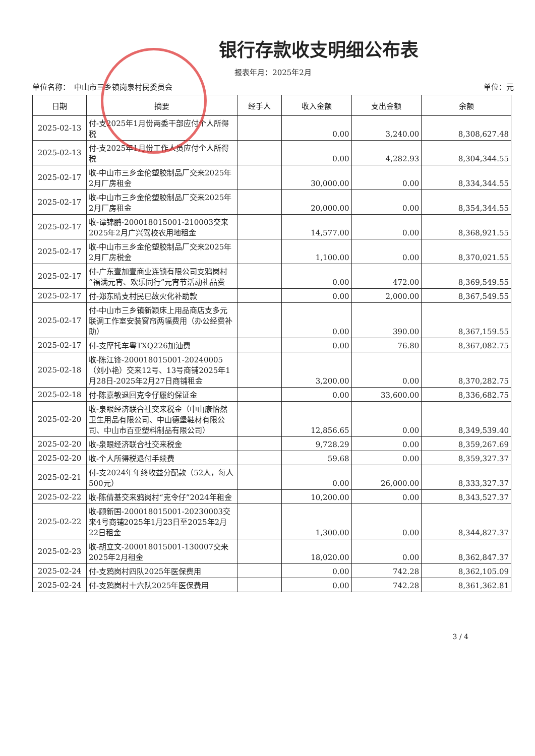银行存款收支明细公布表
报表年月：2025年2月
单位名称：　中山市三乡镇岗泉村民委员会 单位：元
| 日期 | 摘要 | 经手人 | 收入金额 | 支出金额 | 余额 |
| --- | --- | --- | --- | --- | --- |
| 2025-02-13 | 付-支2025年1月份两委干部应付个人所得税 | | 0.00 | 3,240.00 | 8,308,627.48 |
| 2025-02-13 | 付-支2025年1月份工作人员应付个人所得税 | | 0.00 | 4,282.93 | 8,304,344.55 |
| 2025-02-17 | 收-中山市三乡金伦塑胶制品厂交来2025年2月厂房租金 | | 30,000.00 | 0.00 | 8,334,344.55 |
| 2025-02-17 | 收-中山市三乡金伦塑胶制品厂交来2025年2月厂房租金 | | 20,000.00 | 0.00 | 8,354,344.55 |
| 2025-02-17 | 收-谭锦鹏-200018015001-210003交来2025年2月广兴驾校农用地租金 | | 14,577.00 | 0.00 | 8,368,921.55 |
| 2025-02-17 | 收-中山市三乡金伦塑胶制品厂交来2025年2月厂房税金 | | 1,100.00 | 0.00 | 8,370,021.55 |
| 2025-02-17 | 付-广东壹加壹商业连锁有限公司支鸦岗村“福满元宵、欢乐同行”元宵节活动礼品费 | | 0.00 | 472.00 | 8,369,549.55 |
| 2025-02-17 | 付-郑东晴支村民已故火化补助款 | | 0.00 | 2,000.00 | 8,367,549.55 |
| 2025-02-17 | 付-中山市三乡镇新颖床上用品商店支多元联调工作室安装窗帘两幅费用（办公经费补助） | | 0.00 | 390.00 | 8,367,159.55 |
| 2025-02-17 | 付-支摩托车粤TXQ226加油费 | | 0.00 | 76.80 | 8,367,082.75 |
| 2025-02-18 | 收-陈江锋-200018015001-20240005（刘小艳）交来12号、13号商铺2025年1月28日-2025年2月27日商铺租金 | | 3,200.00 | 0.00 | 8,370,282.75 |
| 2025-02-18 | 付-陈嘉敏退回克令仔履约保证金 | | 0.00 | 33,600.00 | 8,336,682.75 |
| 2025-02-20 | 收-泉眼经济联合社交来税金（中山康怡然卫生用品有限公司、中山德堡鞋材有限公司、中山市百亚塑料制品有限公司） | | 12,856.65 | 0.00 | 8,349,539.40 |
| 2025-02-20 | 收-泉眼经济联合社交来税金 | | 9,728.29 | 0.00 | 8,359,267.69 |
| 2025-02-20 | 收-个人所得税退付手续费 | | 59.68 | 0.00 | 8,359,327.37 |
| 2025-02-21 | 付-支2024年年终收益分配款（52人，每人500元） | | 0.00 | 26,000.00 | 8,333,327.37 |
| 2025-02-22 | 收-陈倩基交来鸦岗村“克令仔”2024年租金 | | 10,200.00 | 0.00 | 8,343,527.37 |
| 2025-02-22 | 收-顾新国-200018015001-20230003交来4号商铺2025年1月23日至2025年2月22日租金 | | 1,300.00 | 0.00 | 8,344,827.37 |
| 2025-02-23 | 收-胡立文-200018015001-130007交来2025年2月租金 | | 18,020.00 | 0.00 | 8,362,847.37 |
| 2025-02-24 | 付-支鸦岗村四队2025年医保费用 | | 0.00 | 742.28 | 8,362,105.09 |
| 2025-02-24 | 付-支鸦岗村十六队2025年医保费用 | | 0.00 | 742.28 | 8,361,362.81 |
3 / 4